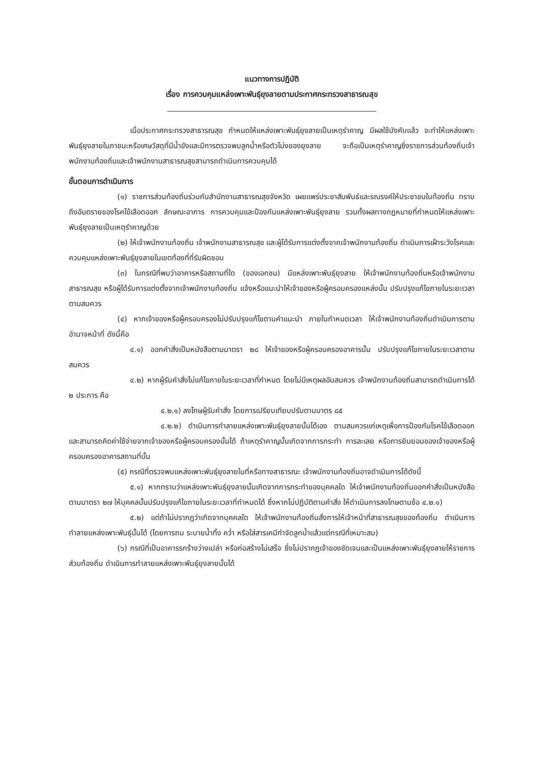แนวทางการปฏิบัติ
เรื่อง การควบคุมแหล่งเพาะพันธุ์ยุงลายตามประกาศกระทรวงสาธารณสุข
เมื่อประกาศกระทรวงสาธารณสุข กำหนดให้แหล่งเพาะพันธุ์ยุงลายเป็นเหตุรำคาญ มีผลใช้บังคับแล้ว จะทำให้แหล่งเพาะพันธุ์ยุงลายในภาชนะหรือเศษวัสดุที่มีน้ำขังและมีการตรวจพบลูกน้ำหรือตัวโม่งของยุงลาย จะถือเป็นเหตุรำคาญซึ่งราชการส่วนท้องถิ่นเจ้าพนักงานท้องถิ่นและเจ้าพนักงานสาธารณสุขสามารถดำเนินการควบคุมได้
ขั้นตอนการดำเนินการ
(๑) ราชการส่วนท้องถิ่นร่วมกับสำนักงานสาธารณสุขจังหวัด เผยแพร่ประชาสัมพันธ์และรณรงค์ให้ประชาชนในท้องถิ่น ทราบถึงอันตรายของโรคไข้เลือดออก ลักษณะอาการ การควบคุมและป้องกันแหล่งเพาะพันธุ์ยุงลาย รวมทั้งผลทางกฎหมายที่กำหนดให้แหล่งเพาะพันธุ์ยุงลายเป็นเหตุรำคาญด้วย
(๒) ให้เจ้าพนักงานท้องถิ่น เจ้าพนักงานสาธารณสุข และผู้ได้รับการแต่งตั้งจากเจ้าพนักงานท้องถิ่น ดำเนินการเฝ้าระวังโรคและควบคุมแหล่งเพาะพันธุ์ยุงลายในเขตท้องที่ที่รับผิดชอบ
(๓) ในกรณีที่พบว่าอาคารหรือสถานที่ใด (ของเอกชน) มีแหล่งเพาะพันธุ์ยุงลาย ให้เจ้าพนักงานท้องถิ่นหรือเจ้าพนักงานสาธารณสุข หรือผู้ได้รับการแต่งตั้งจากเจ้าพนักงานท้องถิ่น แจ้งหรือแนะนำให้เจ้าของหรือผู้ครอบครองแหล่งนั้น ปรับปรุงแก้ไขภายในระยะเวลาตามสมควร
(๔) หากเจ้าของหรือผู้ครอบครองไม่ปรับปรุงแก้ไขตามคำแนะนำ ภายในกำหนดเวลา ให้เจ้าพนักงานท้องถิ่นดำเนินการตามอำนาจหน้าที่ ดังนี้คือ
๔.๑) ออกคำสั่งเป็นหนังสือตามมาตรา ๒๘ ให้เจ้าของหรือผู้ครอบครองอาคารนั้น ปรับปรุงแก้ไขภายในระยะเวลาตามสมควร
๔.๒) หากผู้รับคำสั่งไม่แก้ไขภายในระยะเวลาที่กำหนด โดยไม่มีเหตุผลอันสมควร เจ้าพนักงานท้องถิ่นสามารถดำเนินการได้ ๒ ประการ คือ
๔.๒.๑) ลงโทษผู้รับคำสั่ง โดยการเปรียบเทียบปรับตามมาตร ๘๕
๔.๒.๒) ดำเนินการทำลายแหล่งเพาะพันธุ์ยุงลายนั้นได้เอง ตามสมควรแก่เหตุเพื่อการป้องกันโรคไข้เลือดออก และสามารถคิดค่าใช้จ่ายจากเจ้าของหรือผู้ครอบครองนั้นได้ ถ้าเหตุรำคาญนั้นเกิดจากการกระทำ การละเลย หรือการยินยอมของเจ้าของหรือผู้ครอบครองอาคารสถานที่นั้น
(๕) กรณีที่ตรวจพบแหล่งเพาะพันธุ์ยุงลายในที่หรือทางสาธารณะ เจ้าพนักงานท้องถิ่นอาจดำเนินการได้ดังนี้
๕.๑) หากทราบว่าแหล่งเพาะพันธุ์ยุงลายนั้นเกิดจากการกระทำของบุคคลใด ให้เจ้าพนักงานท้องถิ่นออกคำสั่งเป็นหนังสือตามมาตรา ๒๗ ให้บุคคลนั้นปรับปรุงแก้ไขภายในระยะเวลาที่กำหนดได้ ซึ่งหากไม่ปฏิบัติตามคำสั่ง ให้ดำเนินการลงโทษตามข้อ ๔.๒.๑)
๕.๒) แต่ถ้าไม่ปรากฏว่าเกิดจากบุคคลใด ให้เจ้าพนักงานท้องถิ่นสั่งการให้เจ้าหน้าที่สาธารณสุขของท้องถิ่น ดำเนินการทำลายแหล่งเพาะพันธุ์นั้นได้ (โดยการถม ระบายน้ำทิ้ง คว่ำ หรือใส่สารเคมีกำจัดลูกน้ำแล้วแต่กรณีที่เหมาะสม)
(๖) กรณีที่เป็นอาคารรกร้างว่างเปล่า หรือก่อสร้างไม่เสร็จ ซึ่งไม่ปรากฏเจ้าของชัดเจนและเป็นแหล่งเพาะพันธุ์ยุงลายให้ราชการส่วนท้องถิ่น ดำเนินการทำลายแหล่งเพาะพันธุ์ยุงลายนั้นได้